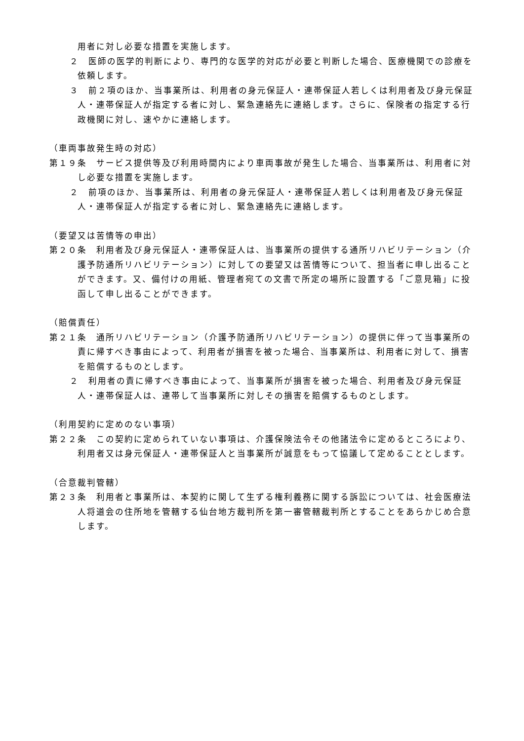用者に対し必要な措置を実施します。
２　医師の医学的判断により、専門的な医学的対応が必要と判断した場合、医療機関での診療を依頼します。
３　前２項のほか、当事業所は、利用者の身元保証人・連帯保証人若しくは利用者及び身元保証人・連帯保証人が指定する者に対し、緊急連絡先に連絡します。さらに、保険者の指定する行政機関に対し、速やかに連絡します。
（車両事故発生時の対応）
第１９条　サービス提供等及び利用時間内により車両事故が発生した場合、当事業所は、利用者に対し必要な措置を実施します。
２　前項のほか、当事業所は、利用者の身元保証人・連帯保証人若しくは利用者及び身元保証人・連帯保証人が指定する者に対し、緊急連絡先に連絡します。
（要望又は苦情等の申出）
第２０条　利用者及び身元保証人・連帯保証人は、当事業所の提供する通所リハビリテーション（介護予防通所リハビリテーション）に対しての要望又は苦情等について、担当者に申し出ることができます。又、備付けの用紙、管理者宛ての文書で所定の場所に設置する「ご意見箱」に投函して申し出ることができます。
（賠償責任）
第２１条　通所リハビリテーション（介護予防通所リハビリテーション）の提供に伴って当事業所の責に帰すべき事由によって、利用者が損害を被った場合、当事業所は、利用者に対して、損害を賠償するものとします。
２　利用者の責に帰すべき事由によって、当事業所が損害を被った場合、利用者及び身元保証人・連帯保証人は、連帯して当事業所に対しその損害を賠償するものとします。
（利用契約に定めのない事項）
第２２条　この契約に定められていない事項は、介護保険法令その他諸法令に定めるところにより、利用者又は身元保証人・連帯保証人と当事業所が誠意をもって協議して定めることとします。
（合意裁判管轄）
第２３条　利用者と事業所は、本契約に関して生ずる権利義務に関する訴訟については、社会医療法人将道会の住所地を管轄する仙台地方裁判所を第一審管轄裁判所とすることをあらかじめ合意します。